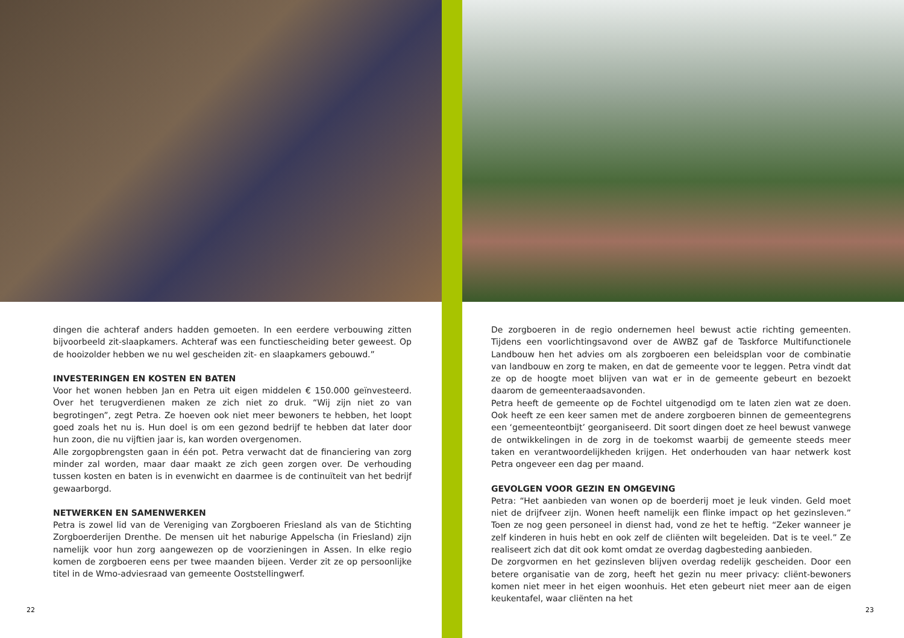dingen die achteraf anders hadden gemoeten. In een eerdere verbouwing zitten bijvoorbeeld zit-slaapkamers. Achteraf was een functiescheiding beter geweest. Op de hooizolder hebben we nu wel gescheiden zit- en slaapkamers gebouwd.”
INVESTERINGEN EN KOSTEN EN BATEN
Voor het wonen hebben Jan en Petra uit eigen middelen € 150.000 geïnvesteerd. Over het terugverdienen maken ze zich niet zo druk. “Wij zijn niet zo van begrotingen”, zegt Petra. Ze hoeven ook niet meer bewoners te hebben, het loopt goed zoals het nu is. Hun doel is om een gezond bedrijf te hebben dat later door hun zoon, die nu vijftien jaar is, kan worden overgenomen.
Alle zorgopbrengsten gaan in één pot. Petra verwacht dat de financiering van zorg minder zal worden, maar daar maakt ze zich geen zorgen over. De verhouding tussen kosten en baten is in evenwicht en daarmee is de continuïteit van het bedrijf gewaarborgd.
NETWERKEN EN SAMENWERKEN
Petra is zowel lid van de Vereniging van Zorgboeren Friesland als van de Stichting Zorgboerderijen Drenthe. De mensen uit het naburige Appelscha (in Friesland) zijn namelijk voor hun zorg aangewezen op de voorzieningen in Assen. In elke regio komen de zorgboeren eens per twee maanden bijeen. Verder zit ze op persoonlijke titel in de Wmo-adviesraad van gemeente Ooststellingwerf.
22
De zorgboeren in de regio ondernemen heel bewust actie richting gemeenten. Tijdens een voorlichtingsavond over de AWBZ gaf de Taskforce Multifunctionele Landbouw hen het advies om als zorgboeren een beleidsplan voor de combinatie van landbouw en zorg te maken, en dat de gemeente voor te leggen. Petra vindt dat ze op de hoogte moet blijven van wat er in de gemeente gebeurt en bezoekt daarom de gemeenteraadsavonden.
Petra heeft de gemeente op de Fochtel uitgenodigd om te laten zien wat ze doen. Ook heeft ze een keer samen met de andere zorgboeren binnen de gemeentegrens een ‘gemeenteontbijt’ georganiseerd. Dit soort dingen doet ze heel bewust vanwege de ontwikkelingen in de zorg in de toekomst waarbij de gemeente steeds meer taken en verantwoordelijkheden krijgen. Het onderhouden van haar netwerk kost Petra ongeveer een dag per maand.
GEVOLGEN VOOR GEZIN EN OMGEVING
Petra: “Het aanbieden van wonen op de boerderij moet je leuk vinden. Geld moet niet de drijfveer zijn. Wonen heeft namelijk een flinke impact op het gezinsleven.” Toen ze nog geen personeel in dienst had, vond ze het te heftig. “Zeker wanneer je zelf kinderen in huis hebt en ook zelf de cliënten wilt begeleiden. Dat is te veel.” Ze realiseert zich dat dit ook komt omdat ze overdag dagbesteding aanbieden.
De zorgvormen en het gezinsleven blijven overdag redelijk gescheiden. Door een betere organisatie van de zorg, heeft het gezin nu meer privacy: cliënt-bewoners komen niet meer in het eigen woonhuis. Het eten gebeurt niet meer aan de eigen keukentafel, waar cliënten na het
23